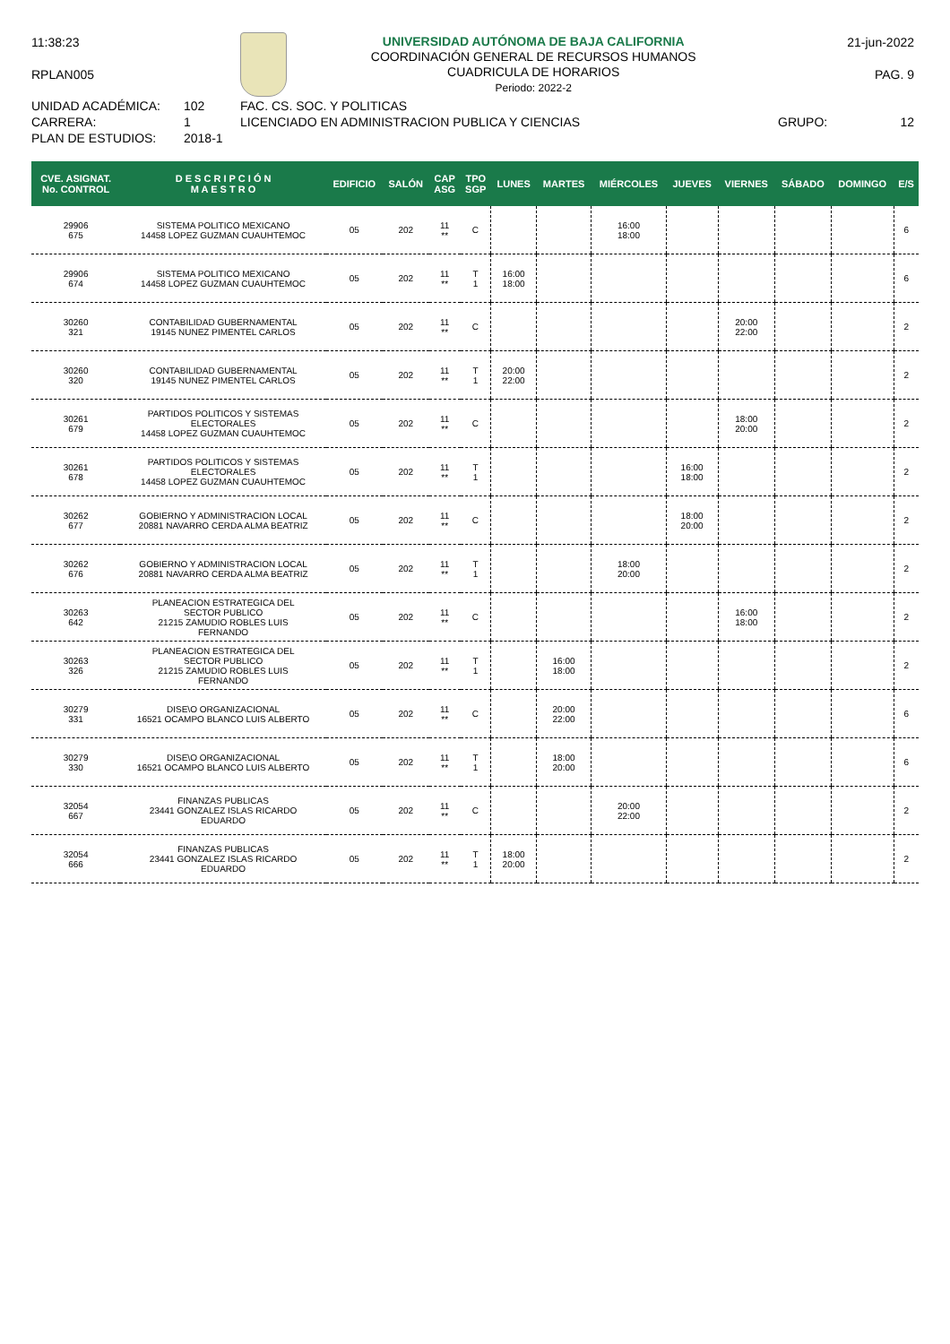11:38:23
RPLAN005
UNIVERSIDAD AUTÓNOMA DE BAJA CALIFORNIA
COORDINACIÓN GENERAL DE RECURSOS HUMANOS
CUADRICULA DE HORARIOS
Periodo: 2022-2
21-jun-2022
PAG. 9
UNIDAD ACADÉMICA: 102 FAC. CS. SOC. Y POLITICAS
CARRERA: 1 LICENCIADO EN ADMINISTRACION PUBLICA Y CIENCIAS GRUPO: 12
PLAN DE ESTUDIOS: 2018-1
| CVE. ASIGNAT. No. CONTROL | D E S C R I P C I Ó N M A E S T R O | EDIFICIO | SALÓN | CAP ASG | TPO SGP | LUNES | MARTES | MIÉRCOLES | JUEVES | VIERNES | SÁBADO | DOMINGO | E/S |
| --- | --- | --- | --- | --- | --- | --- | --- | --- | --- | --- | --- | --- | --- |
| 29906 675 | SISTEMA POLITICO MEXICANO 14458 LOPEZ GUZMAN CUAUHTEMOC | 05 | 202 | 11 ** | C | | | 16:00 18:00 | | | | | 6 |
| 29906 674 | SISTEMA POLITICO MEXICANO 14458 LOPEZ GUZMAN CUAUHTEMOC | 05 | 202 | 11 ** | T 1 | 16:00 18:00 | | | | | | | 6 |
| 30260 321 | CONTABILIDAD GUBERNAMENTAL 19145 NUNEZ PIMENTEL CARLOS | 05 | 202 | 11 ** | C | | | | | 20:00 22:00 | | | 2 |
| 30260 320 | CONTABILIDAD GUBERNAMENTAL 19145 NUNEZ PIMENTEL CARLOS | 05 | 202 | 11 ** | T 1 | 20:00 22:00 | | | | | | | 2 |
| 30261 679 | PARTIDOS POLITICOS Y SISTEMAS ELECTORALES 14458 LOPEZ GUZMAN CUAUHTEMOC | 05 | 202 | 11 ** | C | | | | | 18:00 20:00 | | | 2 |
| 30261 678 | PARTIDOS POLITICOS Y SISTEMAS ELECTORALES 14458 LOPEZ GUZMAN CUAUHTEMOC | 05 | 202 | 11 ** | T 1 | | | | 16:00 18:00 | | | | 2 |
| 30262 677 | GOBIERNO Y ADMINISTRACION LOCAL 20881 NAVARRO CERDA ALMA BEATRIZ | 05 | 202 | 11 ** | C | | | | 18:00 20:00 | | | | 2 |
| 30262 676 | GOBIERNO Y ADMINISTRACION LOCAL 20881 NAVARRO CERDA ALMA BEATRIZ | 05 | 202 | 11 ** | T 1 | | | 18:00 20:00 | | | | | 2 |
| 30263 642 | PLANEACION ESTRATEGICA DEL SECTOR PUBLICO 21215 ZAMUDIO ROBLES LUIS FERNANDO | 05 | 202 | 11 ** | C | | | | | 16:00 18:00 | | | 2 |
| 30263 326 | PLANEACION ESTRATEGICA DEL SECTOR PUBLICO 21215 ZAMUDIO ROBLES LUIS FERNANDO | 05 | 202 | 11 ** | T 1 | | 16:00 18:00 | | | | | | 2 |
| 30279 331 | DISE\O ORGANIZACIONAL 16521 OCAMPO BLANCO LUIS ALBERTO | 05 | 202 | 11 ** | C | | 20:00 22:00 | | | | | | 6 |
| 30279 330 | DISE\O ORGANIZACIONAL 16521 OCAMPO BLANCO LUIS ALBERTO | 05 | 202 | 11 ** | T 1 | | 18:00 20:00 | | | | | | 6 |
| 32054 667 | FINANZAS PUBLICAS 23441 GONZALEZ ISLAS RICARDO EDUARDO | 05 | 202 | 11 ** | C | | | 20:00 22:00 | | | | | 2 |
| 32054 666 | FINANZAS PUBLICAS 23441 GONZALEZ ISLAS RICARDO EDUARDO | 05 | 202 | 11 ** | T 1 | 18:00 20:00 | | | | | | | 2 |